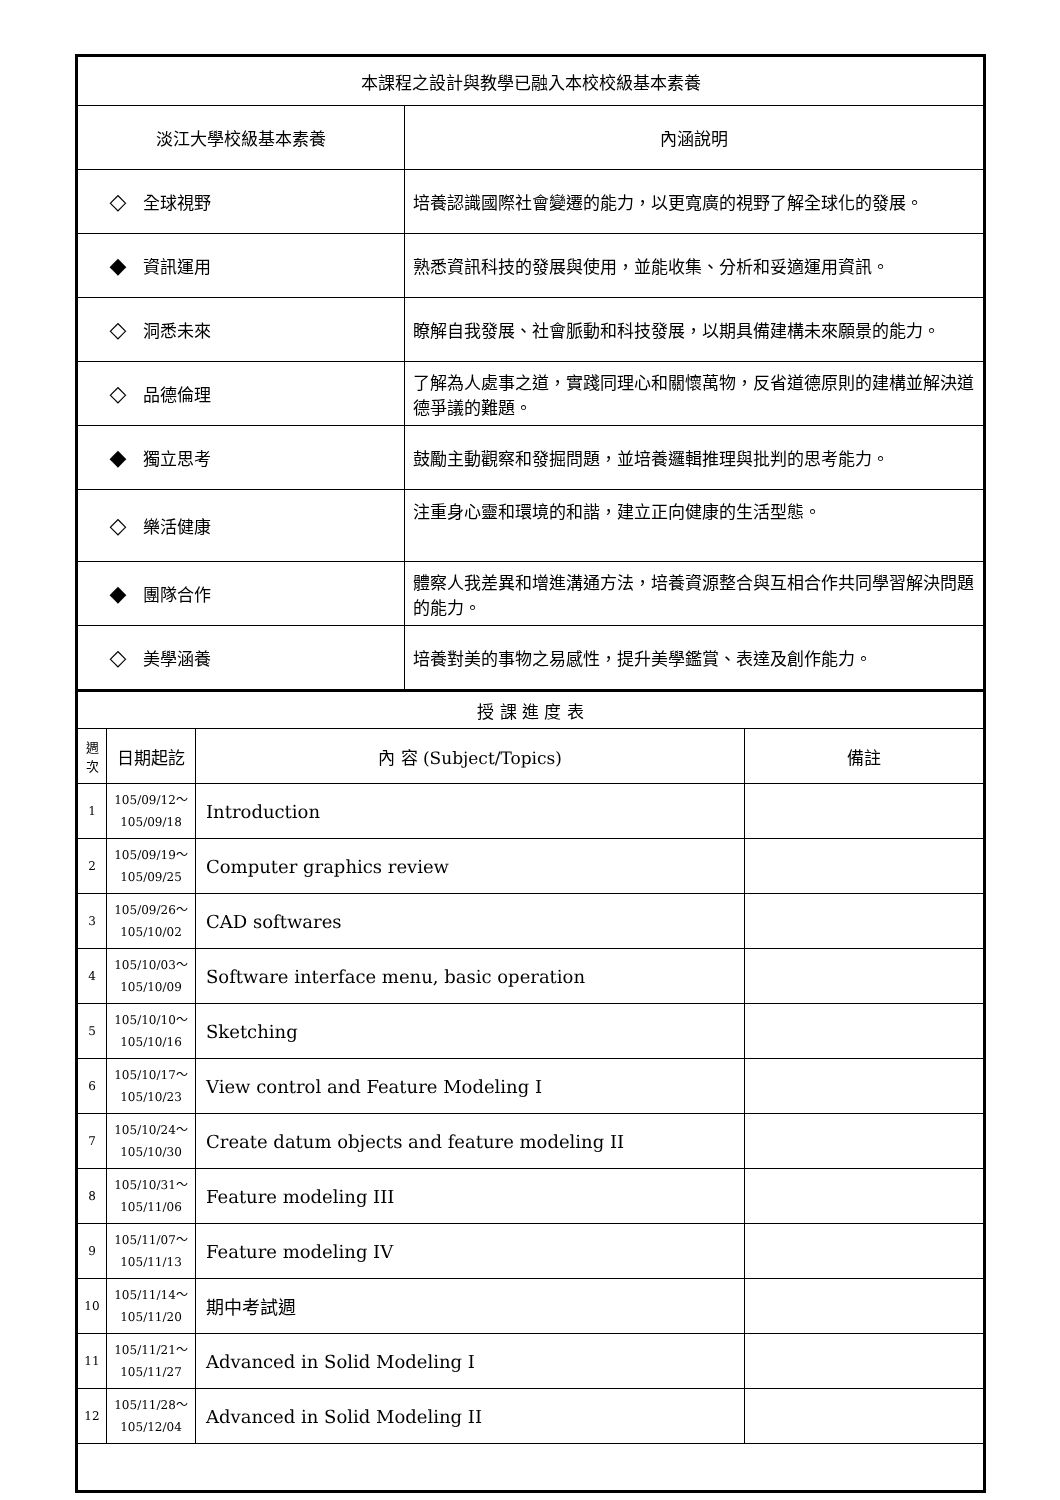| 本課程之設計與教學已融入本校校級基本素養 | |
| 淡江大學校級基本素養 | 內涵說明 |
| ◇ 全球視野 | 培養認識國際社會變遷的能力，以更寬廣的視野了解全球化的發展。 |
| ◆ 資訊運用 | 熟悉資訊科技的發展與使用，並能收集、分析和妥適運用資訊。 |
| ◇ 洞悉未來 | 瞭解自我發展、社會脈動和科技發展，以期具備建構未來願景的能力。 |
| ◇ 品德倫理 | 了解為人處事之道，實踐同理心和關懷萬物，反省道德原則的建構並解決道德爭議的難題。 |
| ◆ 獨立思考 | 鼓勵主動觀察和發掘問題，並培養邏輯推理與批判的思考能力。 |
| ◇ 樂活健康 | 注重身心靈和環境的和諧，建立正向健康的生活型態。 |
| ◆ 團隊合作 | 體察人我差異和增進溝通方法，培養資源整合與互相合作共同學習解決問題的能力。 |
| ◇ 美學涵養 | 培養對美的事物之易感性，提升美學鑑賞、表達及創作能力。 |
| 授 課 進 度 表 | | | |
| 週 次 | 日期起訖 | 內 容 (Subject/Topics) | 備註 |
| 1 | 105/09/12～ 105/09/18 | Introduction | |
| 2 | 105/09/19～ 105/09/25 | Computer graphics review | |
| 3 | 105/09/26～ 105/10/02 | CAD softwares | |
| 4 | 105/10/03～ 105/10/09 | Software interface menu, basic operation | |
| 5 | 105/10/10～ 105/10/16 | Sketching | |
| 6 | 105/10/17～ 105/10/23 | View control and Feature Modeling I | |
| 7 | 105/10/24～ 105/10/30 | Create datum objects and feature modeling II | |
| 8 | 105/10/31～ 105/11/06 | Feature modeling III | |
| 9 | 105/11/07～ 105/11/13 | Feature modeling IV | |
| 10 | 105/11/14～ 105/11/20 | 期中考試週 | |
| 11 | 105/11/21～ 105/11/27 | Advanced in Solid Modeling I | |
| 12 | 105/11/28～ 105/12/04 | Advanced in Solid Modeling II | |